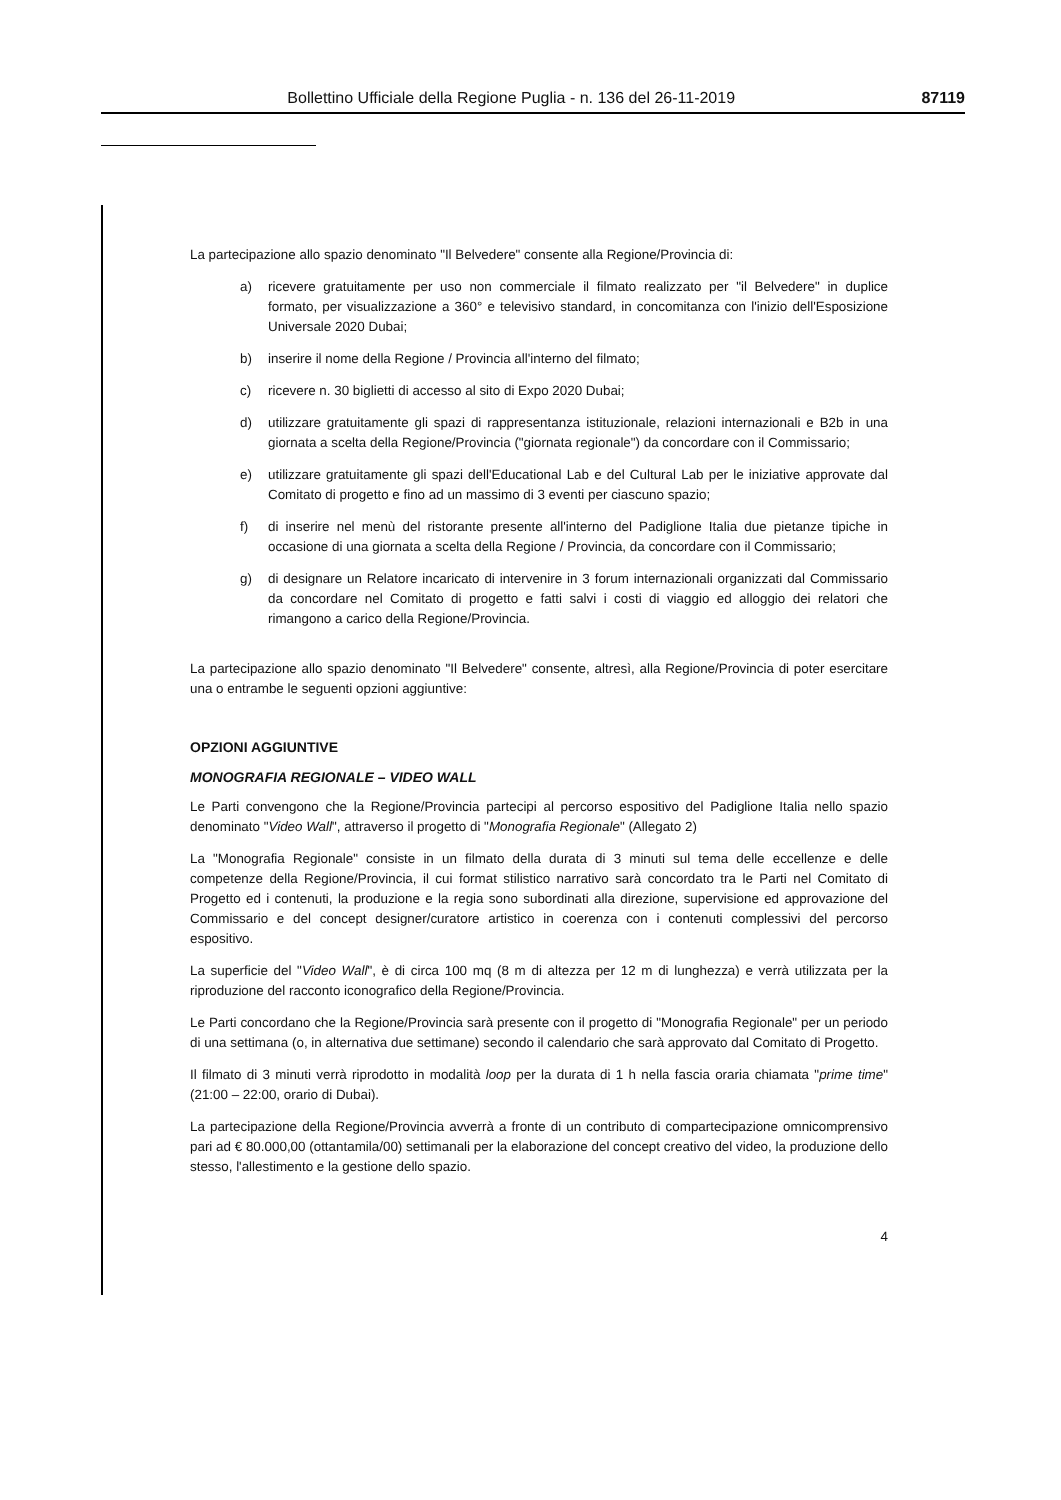Bollettino Ufficiale della Regione Puglia - n. 136 del 26-11-2019 87119
La partecipazione allo spazio denominato "Il Belvedere" consente alla Regione/Provincia di:
a) ricevere gratuitamente per uso non commerciale il filmato realizzato per "il Belvedere" in duplice formato, per visualizzazione a 360° e televisivo standard, in concomitanza con l'inizio dell'Esposizione Universale 2020 Dubai;
b) inserire il nome della Regione / Provincia all'interno del filmato;
c) ricevere n. 30 biglietti di accesso al sito di Expo 2020 Dubai;
d) utilizzare gratuitamente gli spazi di rappresentanza istituzionale, relazioni internazionali e B2b in una giornata a scelta della Regione/Provincia ("giornata regionale") da concordare con il Commissario;
e) utilizzare gratuitamente gli spazi dell'Educational Lab e del Cultural Lab per le iniziative approvate dal Comitato di progetto e fino ad un massimo di 3 eventi per ciascuno spazio;
f) di inserire nel menù del ristorante presente all'interno del Padiglione Italia due pietanze tipiche in occasione di una giornata a scelta della Regione / Provincia, da concordare con il Commissario;
g) di designare un Relatore incaricato di intervenire in 3 forum internazionali organizzati dal Commissario da concordare nel Comitato di progetto e fatti salvi i costi di viaggio ed alloggio dei relatori che rimangono a carico della Regione/Provincia.
La partecipazione allo spazio denominato "Il Belvedere" consente, altresì, alla Regione/Provincia di poter esercitare una o entrambe le seguenti opzioni aggiuntive:
OPZIONI AGGIUNTIVE
MONOGRAFIA REGIONALE – VIDEO WALL
Le Parti convengono che la Regione/Provincia partecipi al percorso espositivo del Padiglione Italia nello spazio denominato "Video Wall", attraverso il progetto di "Monografia Regionale" (Allegato 2)
La "Monografia Regionale" consiste in un filmato della durata di 3 minuti sul tema delle eccellenze e delle competenze della Regione/Provincia, il cui format stilistico narrativo sarà concordato tra le Parti nel Comitato di Progetto ed i contenuti, la produzione e la regia sono subordinati alla direzione, supervisione ed approvazione del Commissario e del concept designer/curatore artistico in coerenza con i contenuti complessivi del percorso espositivo.
La superficie del "Video Wall", è di circa 100 mq (8 m di altezza per 12 m di lunghezza) e verrà utilizzata per la riproduzione del racconto iconografico della Regione/Provincia.
Le Parti concordano che la Regione/Provincia sarà presente con il progetto di "Monografia Regionale" per un periodo di una settimana (o, in alternativa due settimane) secondo il calendario che sarà approvato dal Comitato di Progetto.
Il filmato di 3 minuti verrà riprodotto in modalità loop per la durata di 1 h nella fascia oraria chiamata "prime time" (21:00 – 22:00, orario di Dubai).
La partecipazione della Regione/Provincia avverrà a fronte di un contributo di compartecipazione omnicomprensivo pari ad € 80.000,00 (ottantamila/00) settimanali per la elaborazione del concept creativo del video, la produzione dello stesso, l'allestimento e la gestione dello spazio.
4